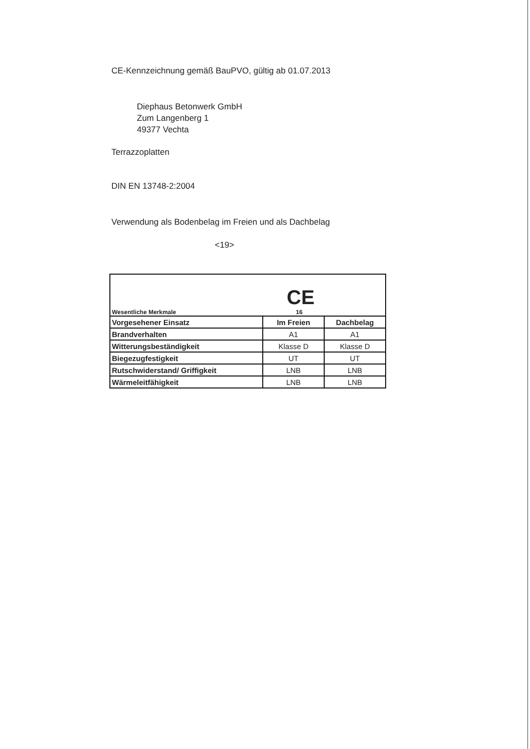CE-Kennzeichnung gemäß BauPVO, gültig ab 01.07.2013
Diephaus Betonwerk GmbH
Zum Langenberg 1
49377 Vechta
Terrazzoplatten
DIN EN 13748-2:2004
Verwendung als Bodenbelag im Freien und als Dachbelag
<19>
| Wesentliche Merkmale CE 16 | | |
| Vorgesehener Einsatz | Im Freien | Dachbelag |
| Brandverhalten | A1 | A1 |
| Witterungsbeständigkeit | Klasse D | Klasse D |
| Biegezugfestigkeit | UT | UT |
| Rutschwiderstand/ Griffigkeit | LNB | LNB |
| Wärmeleitfähigkeit | LNB | LNB |